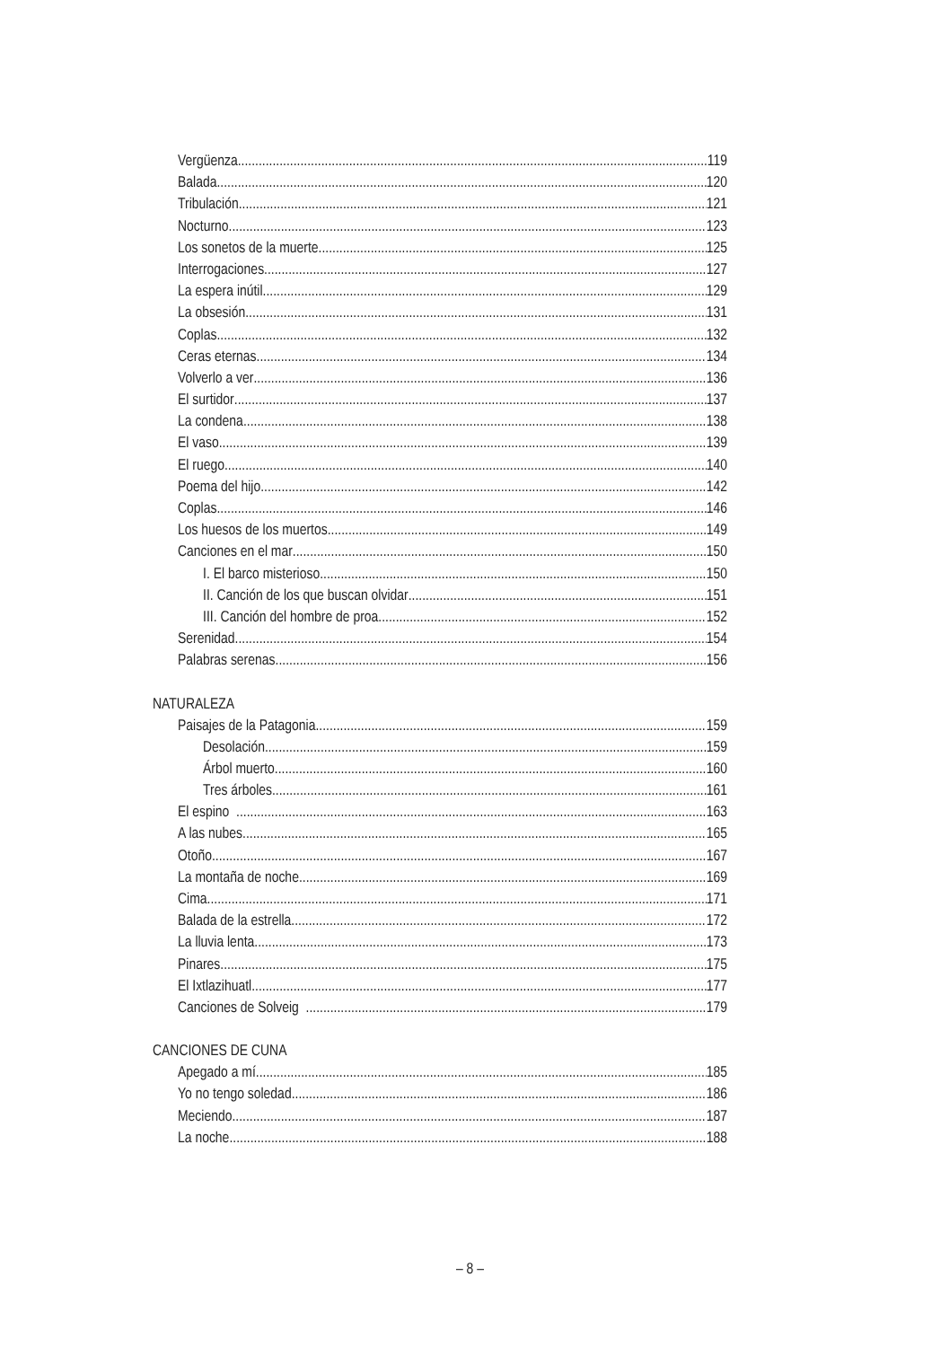Vergüenza 119
Balada 120
Tribulación 121
Nocturno 123
Los sonetos de la muerte 125
Interrogaciones 127
La espera inútil 129
La obsesión 131
Coplas 132
Ceras eternas 134
Volverlo a ver 136
El surtidor 137
La condena 138
El vaso 139
El ruego 140
Poema del hijo 142
Coplas 146
Los huesos de los muertos 149
Canciones en el mar 150
I. El barco misterioso 150
II. Canción de los que buscan olvidar 151
III. Canción del hombre de proa 152
Serenidad 154
Palabras serenas 156
NATURALEZA
Paisajes de la Patagonia 159
Desolación 159
Árbol muerto 160
Tres árboles 161
El espino 163
A las nubes 165
Otoño 167
La montaña de noche 169
Cima 171
Balada de la estrella 172
La lluvia lenta 173
Pinares 175
El Ixtlazihuatl 177
Canciones de Solveig 179
CANCIONES DE CUNA
Apegado a mí 185
Yo no tengo soledad 186
Meciendo 187
La noche 188
– 8 –